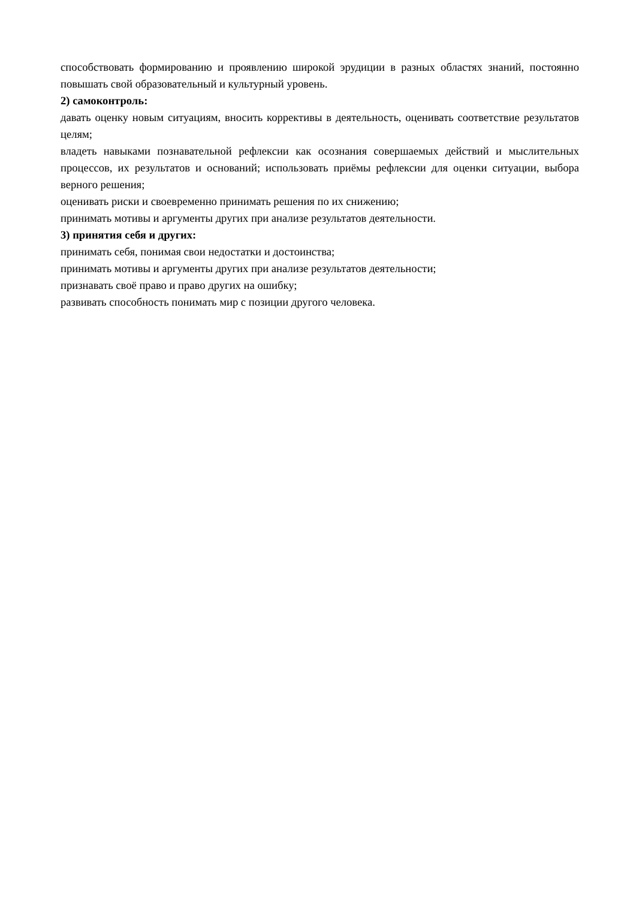способствовать формированию и проявлению широкой эрудиции в разных областях знаний, постоянно повышать свой образовательный и культурный уровень.
2) самоконтроль:
давать оценку новым ситуациям, вносить коррективы в деятельность, оценивать соответствие результатов целям;
владеть навыками познавательной рефлексии как осознания совершаемых действий и мыслительных процессов, их результатов и оснований; использовать приёмы рефлексии для оценки ситуации, выбора верного решения;
оценивать риски и своевременно принимать решения по их снижению;
принимать мотивы и аргументы других при анализе результатов деятельности.
3) принятия себя и других:
принимать себя, понимая свои недостатки и достоинства;
принимать мотивы и аргументы других при анализе результатов деятельности;
признавать своё право и право других на ошибку;
развивать способность понимать мир с позиции другого человека.